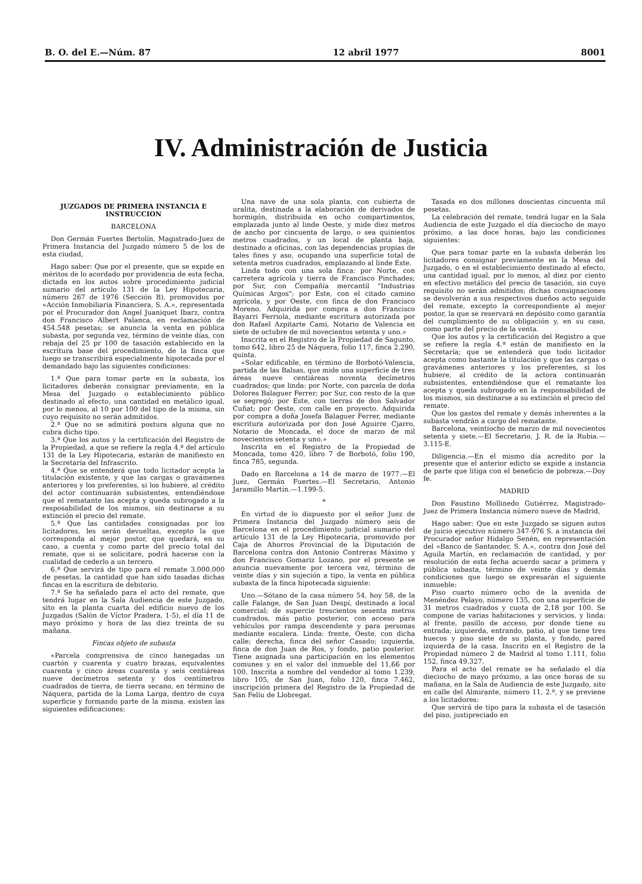B. O. del E.—Núm. 87 12 abril 1977 8001
IV. Administración de Justicia
JUZGADOS DE PRIMERA INSTANCIA E INSTRUCCION
BARCELONA
Don Germán Fuertes Bertolín, Magistrado-Juez de Primera Instancia del Juzgado número 5 de los de esta ciudad,
Hago saber: Que por el presente, que se expide en méritos de lo acordado por providencia de esta fecha, dictada en los autos sobre procedimiento judicial sumario del artículo 131 de la Ley Hipotecaria, número 267 de 1976 (Sección B), promovidos por «Acción Inmobiliaria Financiera, S. A.», representada por el Procurador don Angel Juaniquet Ibarz, contra don Francisco Albert Palanca, en reclamación de 454.548 pesetas; se anuncia la venta en pública subasta, por segunda vez, término de veinte días, con rebaja del 25 pr 100 de tasación establecido en la escritura base del procedimiento, de la finca que luego se transcribirá especialmente hipotecada por el demandado bajo las siguientes condiciones:
1.ª Que para tomar parte en la subasta, los licitadores deberán consignar previamente, en la Mesa del Juzgado o establecimiento público destinado al efecto, una cantidad en metálico igual, por lo menos, al 10 por 100 del tipo de la misma, sin cuyo requisito no serán admitidos.
2.ª Que no se admitirá postura alguna que no cubra dicho tipo.
3.ª Que los autos y la certificación del Registro de la Propiedad, a que se refiere la regla 4.ª del artículo 131 de la Ley Hipotecaria, estarán de manifiesto en la Secretaría del Infrascrito.
4.ª Que se entenderá que todo licitador acepta la titulación existente, y que las cargas o gravámenes anteriores y los preferentes, si los hubiere, al crédito del actor continuarán subsistentes, entendiéndose que el rematante las acepta y queda subrogado a la resposabilidad de los mismos, sin destinarse a su extinción el precio del remate.
5.ª Que las cantidades consignadas por los licitadores, les serán devueltas, excepto la que corresponda al mejor postor, que quedará, en su caso, a cuenta y como parte del precio total del remate, que si se solicitare, podrá hacerse con la cualidad de cederlo a un tercero.
6.ª Que servirá de tipo para el remate 3.000.000 de pesetas, la cantidad que han sido tasadas dichas fincas en la escritura de debitorio.
7.ª Se ha señalado para el acto del remate, que tendrá lugar en la Sala Audiencia de este Juzgado, sito en la planta cuarta del edificio nuevo de los Juzgados (Salón de Víctor Pradera, 1-5), el día 11 de mayo próximo y hora de las diez treinta de su mañana.
Fincas objeto de subasta
«Parcela comprensiva de cinco hanegadas un cuartón y cuarenta y cuatro brazas, equivalentes cuarenta y cinco áreas cuarenta y seis centiáreas nueve decímetros setenta y dos centímetros cuadrados de tierra, de tierra secano, en término de Náquera, partida de la Loma Larga, dentro de cuya superficie y formando parte de la misma, existen las siguientes edificaciones:
Una nave de una sola planta, con cubierta de uralita, destinada a la elaboración de derivados de hormigón, distribuida en ocho compartimentos, emplazada junto al linde Oeste, y mide diez metros de ancho por cincuenta de largo, o sea quinientos metros cuadrados, y un local de planta baja, destinado a oficinas, con las dependencias propias de tales fines y aso, ocupando una superficie total de setenta metros cuadrados, emplazando al linde Este.
Linda todo con una sola finca: por Norte, con carretera agrícola y tierra de Francisco Pinchades; por Sur, con Compañía mercantil "Industrias Químicas Argos"; por Este, con el citado camino agrícola, y por Oeste, con finca de don Francisco Moreno. Adquirida por compra a don Francisco Bayarri Ferriola, mediante escritura autorizada por don Rafael Azpitarte Cami, Notario de Valencia en siete de octubre de mil novecientos setenta y uno.»
Inscrita en el Registro de la Propiedad de Sagunto, tomo 642, libro 25 de Náquera, folio 117, finca 2.290, quinta.
«Solar edificable, en término de Borbotó-Valencia, partida de las Balsas, que mide una superficie de tres áreas nueve centiáreas noventa decímetros cuadrados; que linda: por Norte, con parcela de doña Dolores Balaguer Ferrer; por Sur, con resto de la que se segregó; por Este, con tierras de don Salvador Cuñat; por Oeste, con calle en proyecto. Adquirida por compra a doña Josefa Balaguer Ferrer, mediante escritura autorizada por don José Aguirre Cjarro, Notario de Moncada, el doce de marzo de mil novecientos setenta y uno.»
Inscrita en el Registro de la Propiedad de Moncada, tomo 420, libro 7 de Borbotó, folio 190, finca 785, segunda.
Dado en Barcelona a 14 de marzo de 1977.—El Juez, Germán Fuertes.—El Secretario, Antonio Jaramillo Martín.—1.199-5.
*
En virtud de lo dispuesto por el señor Juez de Primera Instancia del Juzgado número seis de Barcelona en el procedimiento judicial sumario del artículo 131 de la Ley Hipotecaria, promovido por Caja de Ahorros Provincial de la Diputación de Barcelona contra don Antonio Contreras Máximo y don Francisco Gomariz Lozano, por el presente se anuncia nuevamente por tercera vez, término de veinte días y sin sujeción a tipo, la venta en pública subasta de la finca hipotecada siguiente:
Uno.—Sótano de la casa número 54, hoy 58, de la calle Falange, de San Juan Despí, destinado a local comercial; de supercie trescientos sesenta metros cuadrados, más patio posterior, con acceso para vehículos por rampa descendente y para personas mediante escalera. Linda: frente, Oeste, con dicha calle; derecha, finca del señor Casado; izquierda, finca de don Juan de Ros, y fondo, patio posterior. Tiene asignada una participación en los elementos comunes y en el valor del inmueble del 11,66 por 100. Inscrita a nombre del vendedor al tomo 1.239, libro 105, de San Juan, folio 120, finca 7.462, inscripción primera del Registro de la Propiedad de San Felíu de Llobregat.
Tasada en dos millones doscientas cincuenta mil pesetas.
La celebración del remate, tendrá lugar en la Sala Audiencia de este Juzgado el día dieciocho de mayo próximo, a las doce horas, bajo las condiciones siguientes:
Que para tomar parte en la subasta deberán los licitadores consignar previamente en la Mesa del Juzgado, o en el establecimiento destinado al efecto, una cantidad igual, por lo menos, al diez por ciento en efectivo metálico del precio de tasación, sin cuyo requisito no serán admitidos; dichas consignaciones se devolverán a sus respectivos dueños acto seguido del remate, excepto la correspondiente al mejor postor, la que se reservará en depósito como garantía del cumplimiento de su obligación y, en su caso, como parte del precio de la venta.
Que los autos y la certificación del Registro a que se refiere la regla 4.ª están de manifiesto en la Secretaría; que se entenderá que todo licitador acepta como bastante la titulación y que las cargas o gravámenes anteriores y los preferentes, si los hubiere, al crédito de la actora continuarán subsistentes, entendiéndose que el rematante los acepta y queda subrogado en la responsabilidad de los mismos, sin destinarse a su extinción el precio del remate.
Que los gastos del remate y demás inherentes a la subasta vendrán a cargo del rematante.
Barcelona, veintiocho de marzo de mil novecientos setenta y siete.—El Secretario, J. R. de la Rubia.—3.115-E.
Diligencia.—En el mismo día acredito por la presente que el anterior edicto se expide a instancia de parte que litiga con el beneficio de pobreza.—Doy fe.
MADRID
Don Faustino Mollinedo Gutiérrez, Magistrado-Juez de Primera Instancia número nueve de Madrid,
Hago saber: Que en este Juzgado se siguen autos de juicio ejecutivo número 347-976 S. a instancia del Procurador señor Hidalgo Senén, en representación del «Banco de Santander, S. A.», contra don José del Aguila Martín, en reclamación de cantidad, y por resolución de esta fecha acuerdo sacar a primera y pública subasta, término de veinte días y demás condiciones que luego se expresarán el siguiente inmueble:
Piso cuarto número ocho de la avenida de Menéndez Pelayo, número 135, con una superficie de 31 metros cuadrados y cuota de 2,18 por 100. Se compone de varias habitaciones y servicios, y linda: al frente, pasillo de acceso, por donde tiene su entrada; izquierda, entrando, patio, al que tiene tres huecos y piso siete de su planta, y fondo, pared izquierda de la casa. Inscrito en el Registro de la Propiedad número 2 de Madrid al tomo 1.111, folio 152, finca 49.327.
Para el acto del remate se ha señalado el día dieciocho de mayo próximo, a las once horas de su mañana, en la Sala de Audiencia de este Juzgado, sito en calle del Almirante, número 11, 2.º, y se previene a los licitadores:
Que servirá de tipo para la subasta el de tasación del piso, justipreciado en